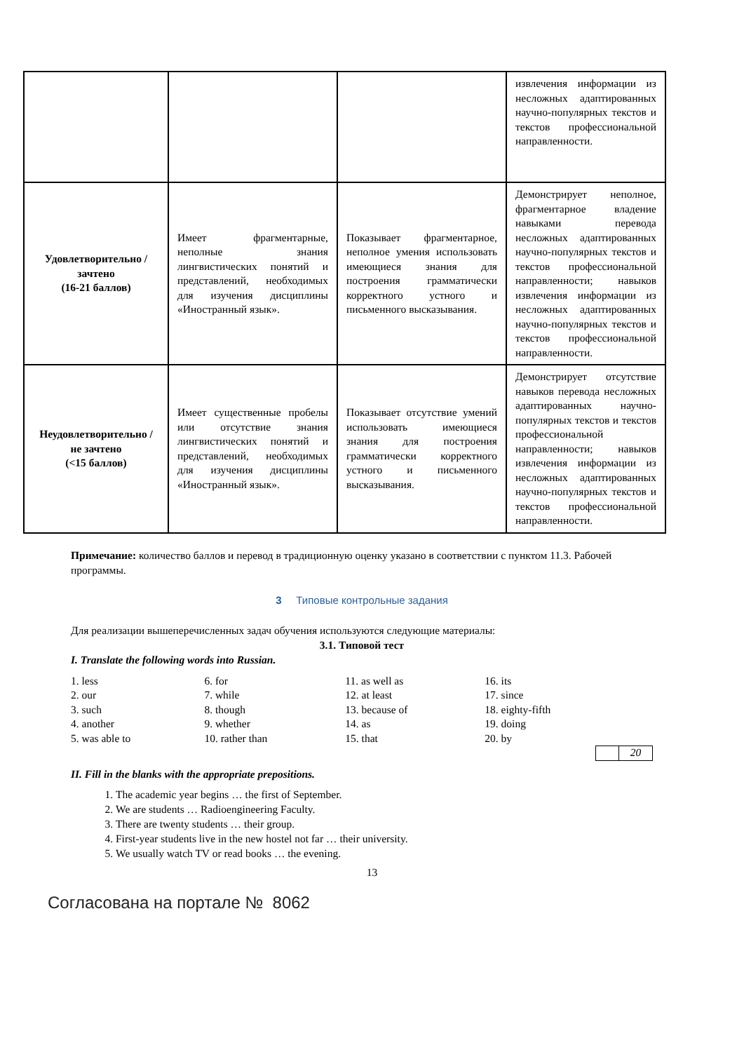| | | | извлечения информации из несложных адаптированных научно-популярных текстов и текстов профессиональной направленности. |
| Удовлетворительно /зачтено (16-21 баллов) | Имеет фрагментарные, неполные знания лингвистических понятий и представлений, необходимых для изучения дисциплины «Иностранный язык». | Показывает фрагментарное, неполное умения использовать имеющиеся знания для построения грамматически корректного устного и письменного высказывания. | Демонстрирует неполное, фрагментарное владение навыками перевода несложных адаптированных научно-популярных текстов и текстов профессиональной направленности; навыков извлечения информации из несложных адаптированных научно-популярных текстов и текстов профессиональной направленности. |
| Неудовлетворительно / не зачтено (<15 баллов) | Имеет существенные пробелы или отсутствие знания лингвистических понятий и представлений, необходимых для изучения дисциплины «Иностранный язык». | Показывает отсутствие умений использовать имеющиеся знания для построения грамматически корректного устного и письменного высказывания. | Демонстрирует отсутствие навыков перевода несложных адаптированных научно-популярных текстов и текстов профессиональной направленности; навыков извлечения информации из несложных адаптированных научно-популярных текстов и текстов профессиональной направленности. |
Примечание: количество баллов и перевод в традиционную оценку указано в соответствии с пунктом 11.3. Рабочей программы.
3 Типовые контрольные задания
Для реализации вышеперечисленных задач обучения используются следующие материалы:
3.1. Типовой тест
I. Translate the following words into Russian.
| 1. less | 6. for | 11. as well as | 16. its |
| 2. our | 7. while | 12. at least | 17. since |
| 3. such | 8. though | 13. because of | 18. eighty-fifth |
| 4. another | 9. whether | 14. as | 19. doing |
| 5. was able to | 10. rather than | 15. that | 20. by |
20
II. Fill in the blanks with the appropriate prepositions.
1. The academic year begins … the first of September.
2. We are students … Radioengineering Faculty.
3. There are twenty students … their group.
4. First-year students live in the new hostel not far … their university.
5. We usually watch TV or read books … the evening.
13
Согласована на портале № 8062